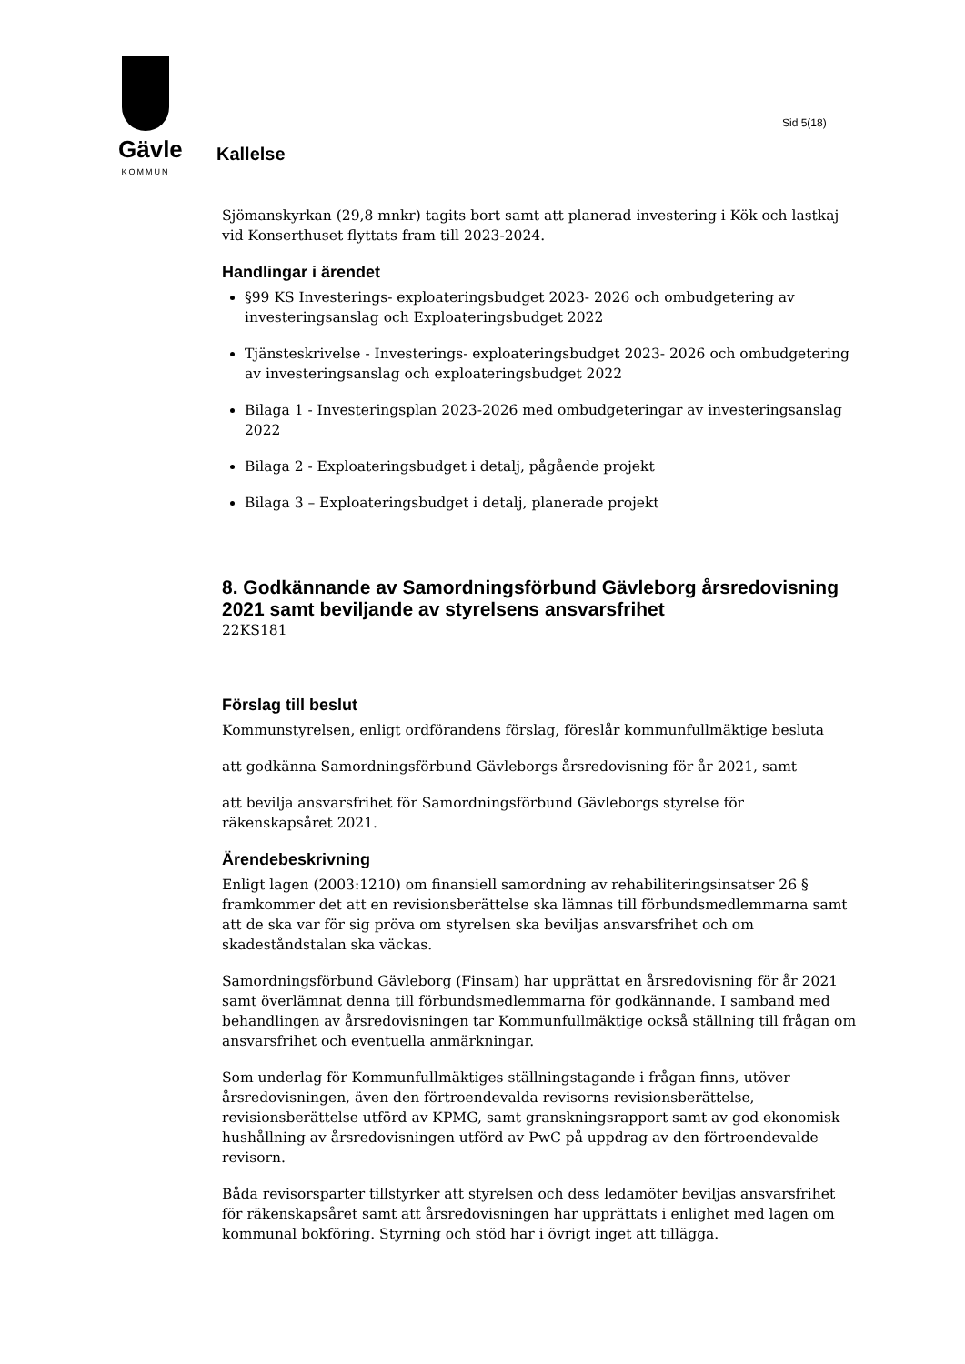Gävle
KOMMUN
Sid 5(18)
Kallelse
Sjömanskyrkan (29,8 mnkr) tagits bort samt att planerad investering i Kök och lastkaj vid Konserthuset flyttats fram till 2023-2024.
Handlingar i ärendet
§99 KS Investerings- exploateringsbudget 2023- 2026 och ombudgetering av investeringsanslag och Exploateringsbudget 2022
Tjänsteskrivelse - Investerings- exploateringsbudget 2023- 2026 och ombudgetering av investeringsanslag och exploateringsbudget 2022
Bilaga 1 - Investeringsplan 2023-2026 med ombudgeteringar av investeringsanslag 2022
Bilaga 2 - Exploateringsbudget i detalj, pågående projekt
Bilaga 3 – Exploateringsbudget i detalj, planerade projekt
8. Godkännande av Samordningsförbund Gävleborg årsredovisning 2021 samt beviljande av styrelsens ansvarsfrihet
22KS181
Förslag till beslut
Kommunstyrelsen, enligt ordförandens förslag, föreslår kommunfullmäktige besluta
att godkänna Samordningsförbund Gävleborgs årsredovisning för år 2021, samt
att bevilja ansvarsfrihet för Samordningsförbund Gävleborgs styrelse för räkenskapsåret 2021.
Ärendebeskrivning
Enligt lagen (2003:1210) om finansiell samordning av rehabiliteringsinsatser 26 § framkommer det att en revisionsberättelse ska lämnas till förbundsmedlemmarna samt att de ska var för sig pröva om styrelsen ska beviljas ansvarsfrihet och om skadeståndstalan ska väckas.
Samordningsförbund Gävleborg (Finsam) har upprättat en årsredovisning för år 2021 samt överlämnat denna till förbundsmedlemmarna för godkännande. I samband med behandlingen av årsredovisningen tar Kommunfullmäktige också ställning till frågan om ansvarsfrihet och eventuella anmärkningar.
Som underlag för Kommunfullmäktiges ställningstagande i frågan finns, utöver årsredovisningen, även den förtroendevalda revisorns revisionsberättelse, revisionsberättelse utförd av KPMG, samt granskningsrapport samt av god ekonomisk hushållning av årsredovisningen utförd av PwC på uppdrag av den förtroendevalde revisorn.
Båda revisorsparter tillstyrker att styrelsen och dess ledamöter beviljas ansvarsfrihet för räkenskapsåret samt att årsredovisningen har upprättats i enlighet med lagen om kommunal bokföring. Styrning och stöd har i övrigt inget att tillägga.